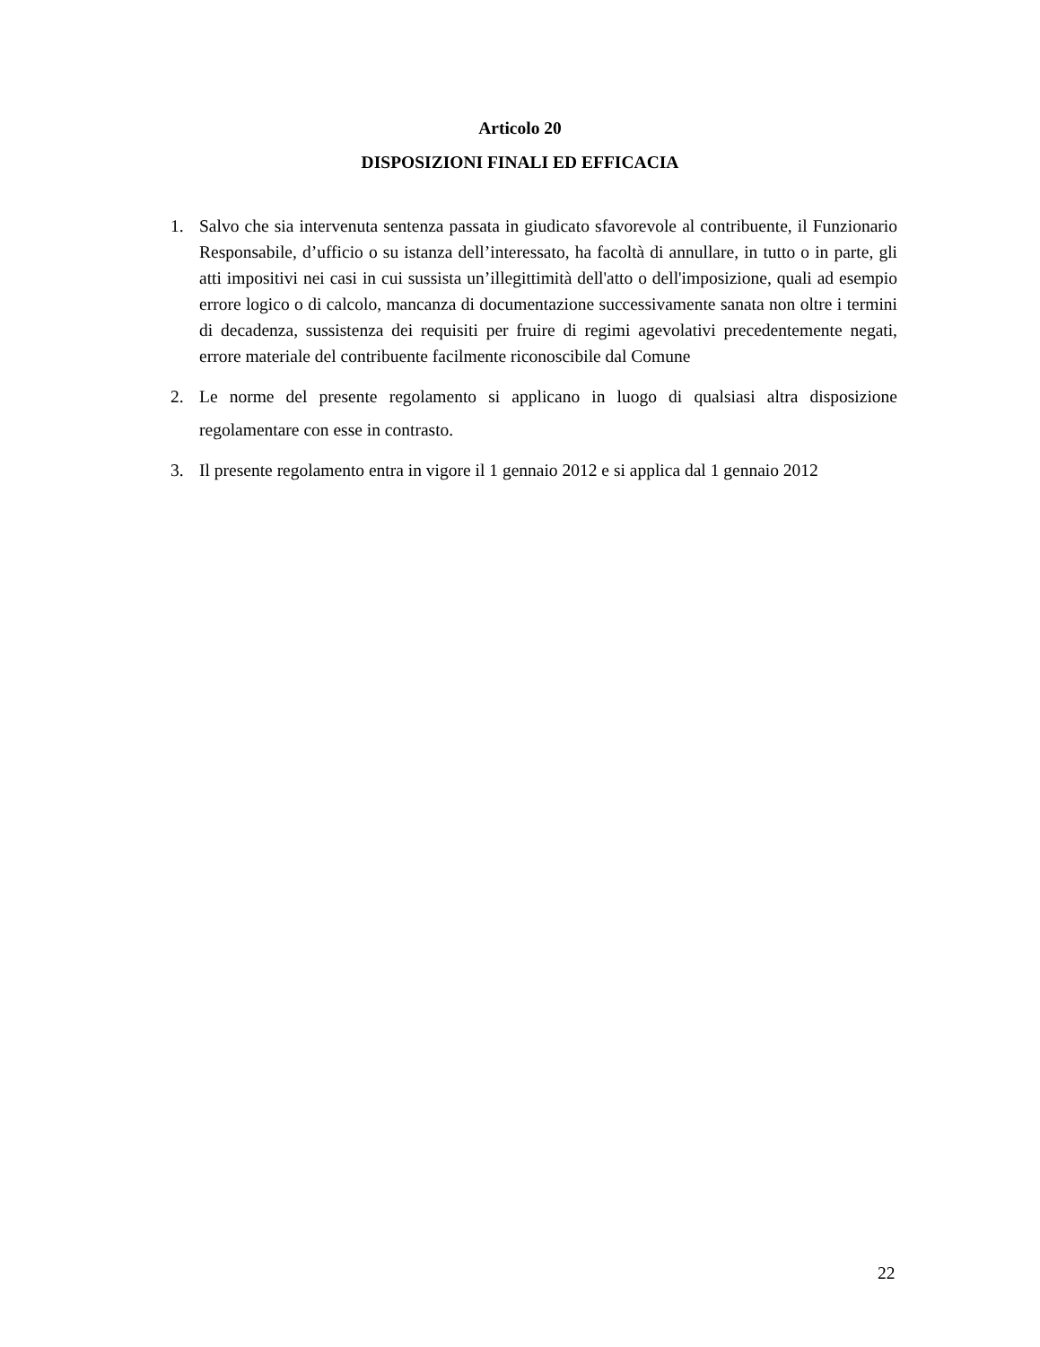Articolo 20
DISPOSIZIONI FINALI ED EFFICACIA
1. Salvo che sia intervenuta sentenza passata in giudicato sfavorevole al contribuente, il Funzionario Responsabile, d’ufficio o su istanza dell’interessato, ha facoltà di annullare, in tutto o in parte, gli atti impositivi nei casi in cui sussista un’illegittimità dell'atto o dell'imposizione, quali ad esempio errore logico o di calcolo, mancanza di documentazione successivamente sanata non oltre i termini di decadenza, sussistenza dei requisiti per fruire di regimi agevolativi precedentemente negati, errore materiale del contribuente facilmente riconoscibile dal Comune
2. Le norme del presente regolamento si applicano in luogo di qualsiasi altra disposizione regolamentare con esse in contrasto.
3. Il presente regolamento entra in vigore il 1 gennaio 2012 e si applica dal 1 gennaio 2012
22